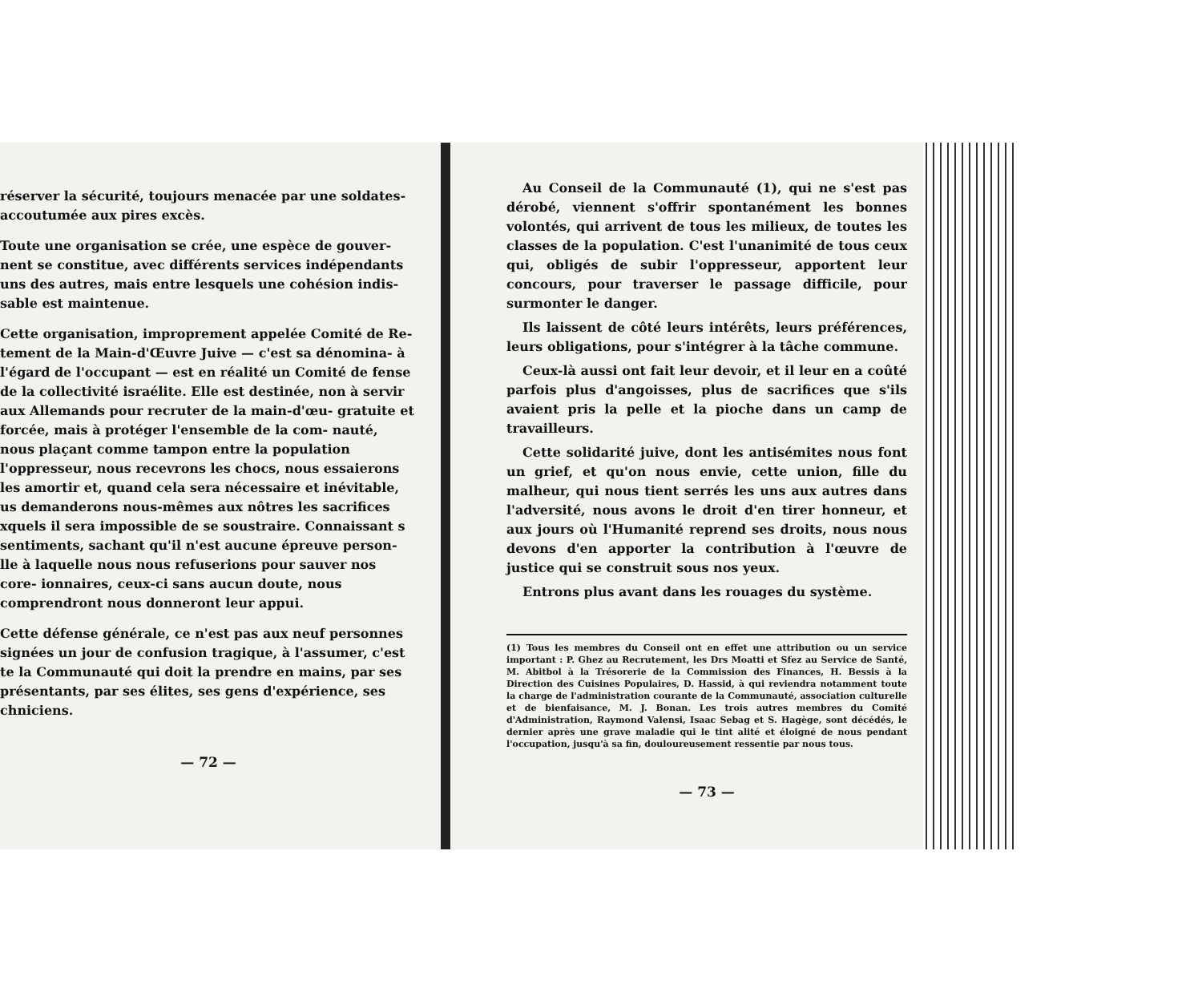réserver la sécurité, toujours menacée par une soldates- accoutumée aux pires excès.
Toute une organisation se crée, une espèce de gouver- nent se constitue, avec différents services indépendants uns des autres, mais entre lesquels une cohésion indis- sable est maintenue.
Cette organisation, improprement appelée Comité de Re- tement de la Main-d'Œuvre Juive — c'est sa dénomina- à l'égard de l'occupant — est en réalité un Comité de fense de la collectivité israélite. Elle est destinée, non à servir aux Allemands pour recruter de la main-d'œu- gratuite et forcée, mais à protéger l'ensemble de la com- nauté, nous plaçant comme tampon entre la population l'oppresseur, nous recevrons les chocs, nous essaierons les amortir et, quand cela sera nécessaire et inévitable, us demanderons nous-mêmes aux nôtres les sacrifices xquels il sera impossible de se soustraire. Connaissant s sentiments, sachant qu'il n'est aucune épreuve person- lle à laquelle nous nous refuserions pour sauver nos core- ionnaires, ceux-ci sans aucun doute, nous comprendront nous donneront leur appui.
Cette défense générale, ce n'est pas aux neuf personnes signées un jour de confusion tragique, à l'assumer, c'est te la Communauté qui doit la prendre en mains, par ses présentants, par ses élites, ses gens d'expérience, ses chniciens.
— 72 —
Au Conseil de la Communauté (1), qui ne s'est pas dérobé, viennent s'offrir spontanément les bonnes volontés, qui arrivent de tous les milieux, de toutes les classes de la population. C'est l'unanimité de tous ceux qui, obligés de subir l'oppresseur, apportent leur concours, pour traverser le passage difficile, pour surmonter le danger.
Ils laissent de côté leurs intérêts, leurs préférences, leurs obligations, pour s'intégrer à la tâche commune.
Ceux-là aussi ont fait leur devoir, et il leur en a coûté parfois plus d'angoisses, plus de sacrifices que s'ils avaient pris la pelle et la pioche dans un camp de travailleurs.
Cette solidarité juive, dont les antisémites nous font un grief, et qu'on nous envie, cette union, fille du malheur, qui nous tient serrés les uns aux autres dans l'adversité, nous avons le droit d'en tirer honneur, et aux jours où l'Humanité reprend ses droits, nous nous devons d'en apporter la contribution à l'œuvre de justice qui se construit sous nos yeux.
Entrons plus avant dans les rouages du système.
(1) Tous les membres du Conseil ont en effet une attribution ou un service important : P. Ghez au Recrutement, les Drs Moatti et Sfez au Service de Santé, M. Abitbol à la Trésorerie de la Commission des Finances, H. Bessis à la Direction des Cuisines Populaires, D. Hassid, à qui reviendra notamment toute la charge de l'administration courante de la Communauté, association culturelle et de bienfaisance, M. J. Bonan. Les trois autres membres du Comité d'Administration, Raymond Valensi, Isaac Sebag et S. Hagège, sont décédés, le dernier après une grave maladie qui le tint alité et éloigné de nous pendant l'occupation, jusqu'à sa fin, douloureusement ressentie par nous tous.
— 73 —